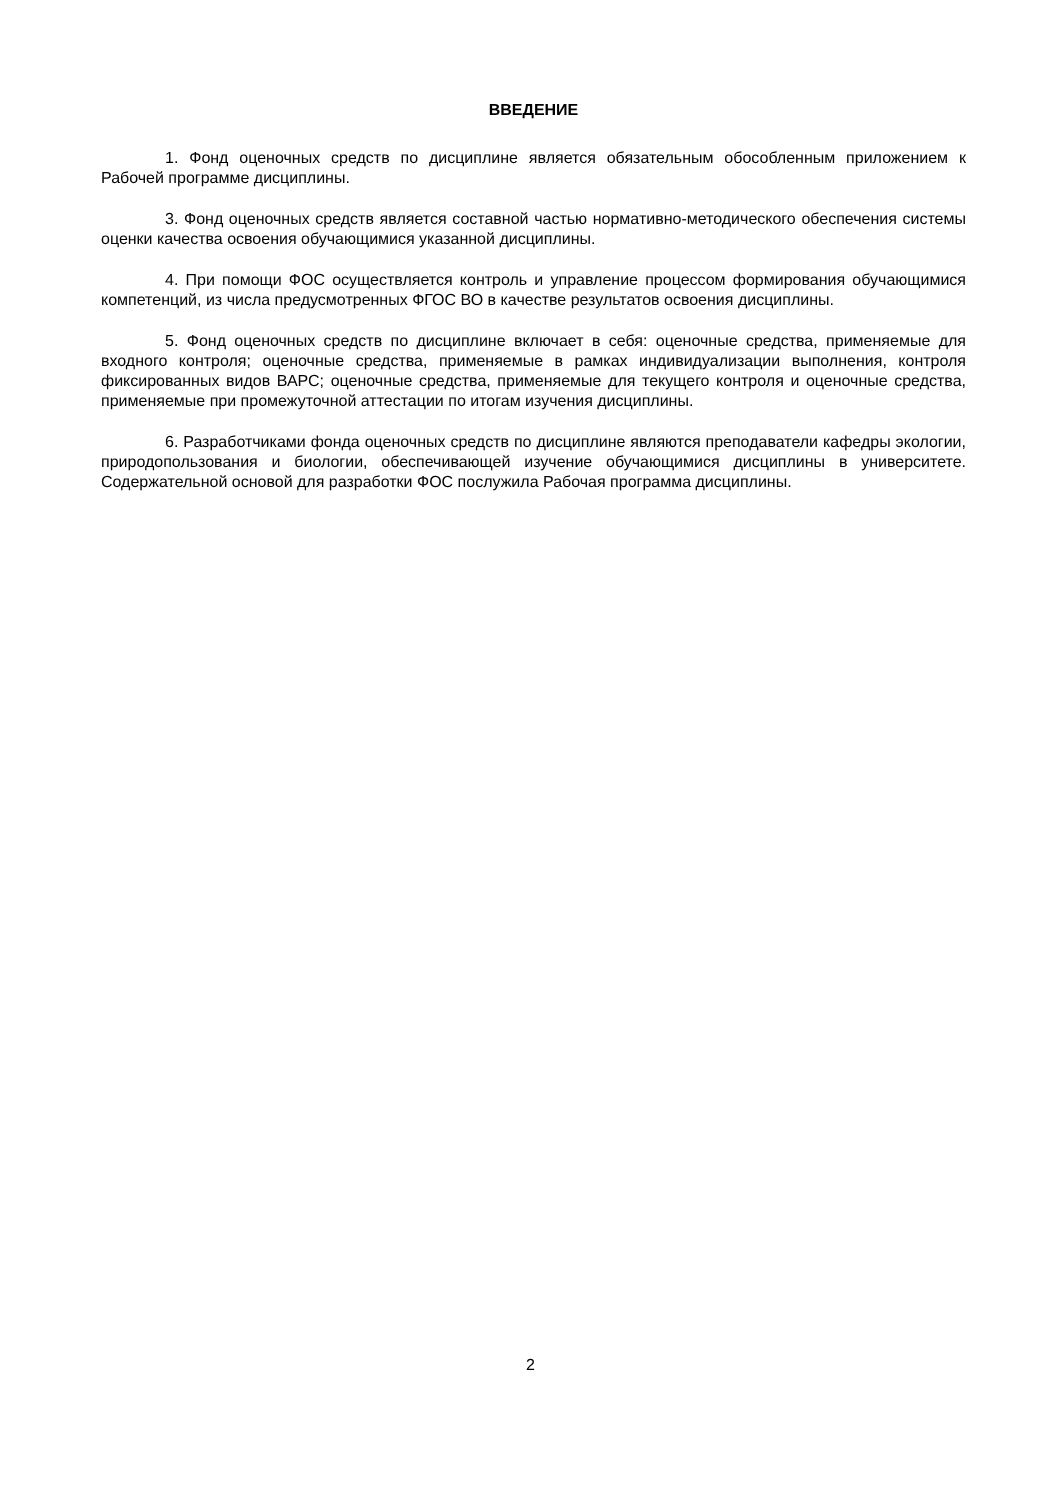ВВЕДЕНИЕ
1. Фонд оценочных средств по дисциплине является обязательным обособленным приложением к Рабочей программе дисциплины.
3. Фонд оценочных средств является составной частью нормативно-методического обеспечения системы оценки качества освоения обучающимися указанной дисциплины.
4. При помощи ФОС осуществляется контроль и управление процессом формирования обучающимися компетенций, из числа предусмотренных ФГОС ВО в качестве результатов освоения дисциплины.
5. Фонд оценочных средств по дисциплине включает в себя: оценочные средства, применяемые для входного контроля; оценочные средства, применяемые в рамках индивидуализации выполнения, контроля фиксированных видов ВАРС; оценочные средства, применяемые для текущего контроля и оценочные средства, применяемые при промежуточной аттестации по итогам изучения дисциплины.
6. Разработчиками фонда оценочных средств по дисциплине являются преподаватели кафедры экологии, природопользования и биологии, обеспечивающей изучение обучающимися дисциплины в университете. Содержательной основой для разработки ФОС послужила Рабочая программа дисциплины.
2